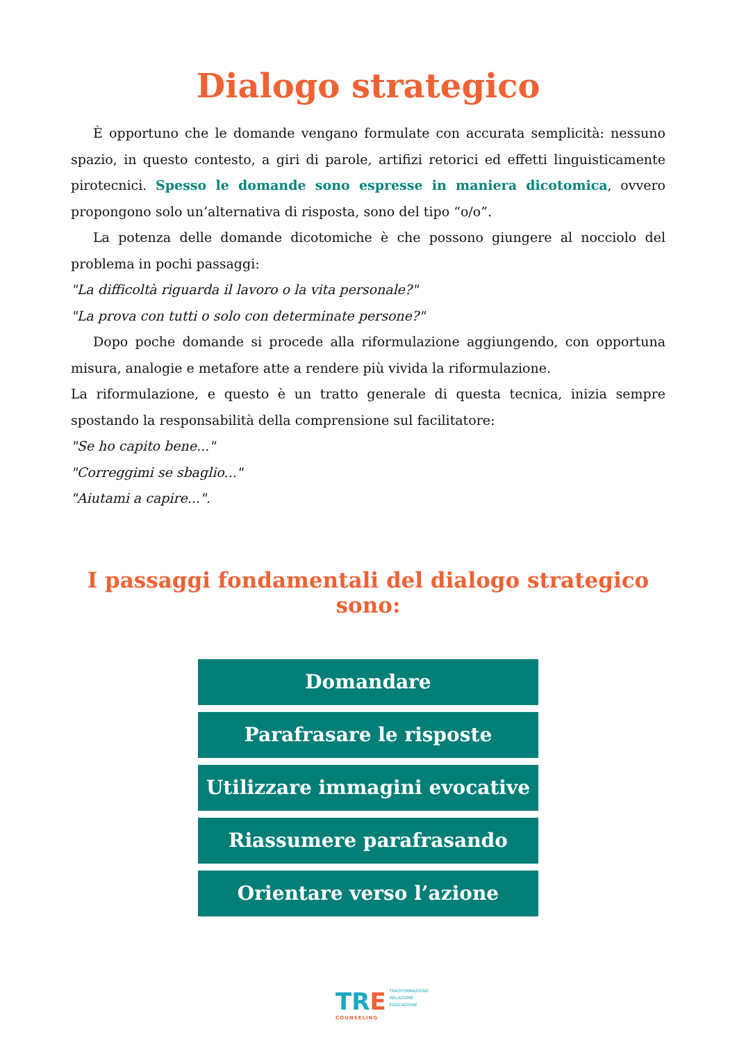Dialogo strategico
È opportuno che le domande vengano formulate con accurata semplicità: nessuno spazio, in questo contesto, a giri di parole, artifizi retorici ed effetti linguisticamente pirotecnici. Spesso le domande sono espresse in maniera dicotomica, ovvero propongono solo un’alternativa di risposta, sono del tipo “o/o”.
La potenza delle domande dicotomiche è che possono giungere al nocciolo del problema in pochi passaggi:
"La difficoltà riguarda il lavoro o la vita personale?"
"La prova con tutti o solo con determinate persone?"
Dopo poche domande si procede alla riformulazione aggiungendo, con opportuna misura, analogie e metafore atte a rendere più vivida la riformulazione.
La riformulazione, e questo è un tratto generale di questa tecnica, inizia sempre spostando la responsabilità della comprensione sul facilitatore:
"Se ho capito bene..."
"Correggimi se sbaglio..."
"Aiutami a capire...".
I passaggi fondamentali del dialogo strategico sono:
Domandare
Parafrasare le risposte
Utilizzare immagini evocative
Riassumere parafrasando
Orientare verso l’azione
TRE TRASFORMAZIONE
RELAZIONE
EDUCAZIONE
COUNSELING